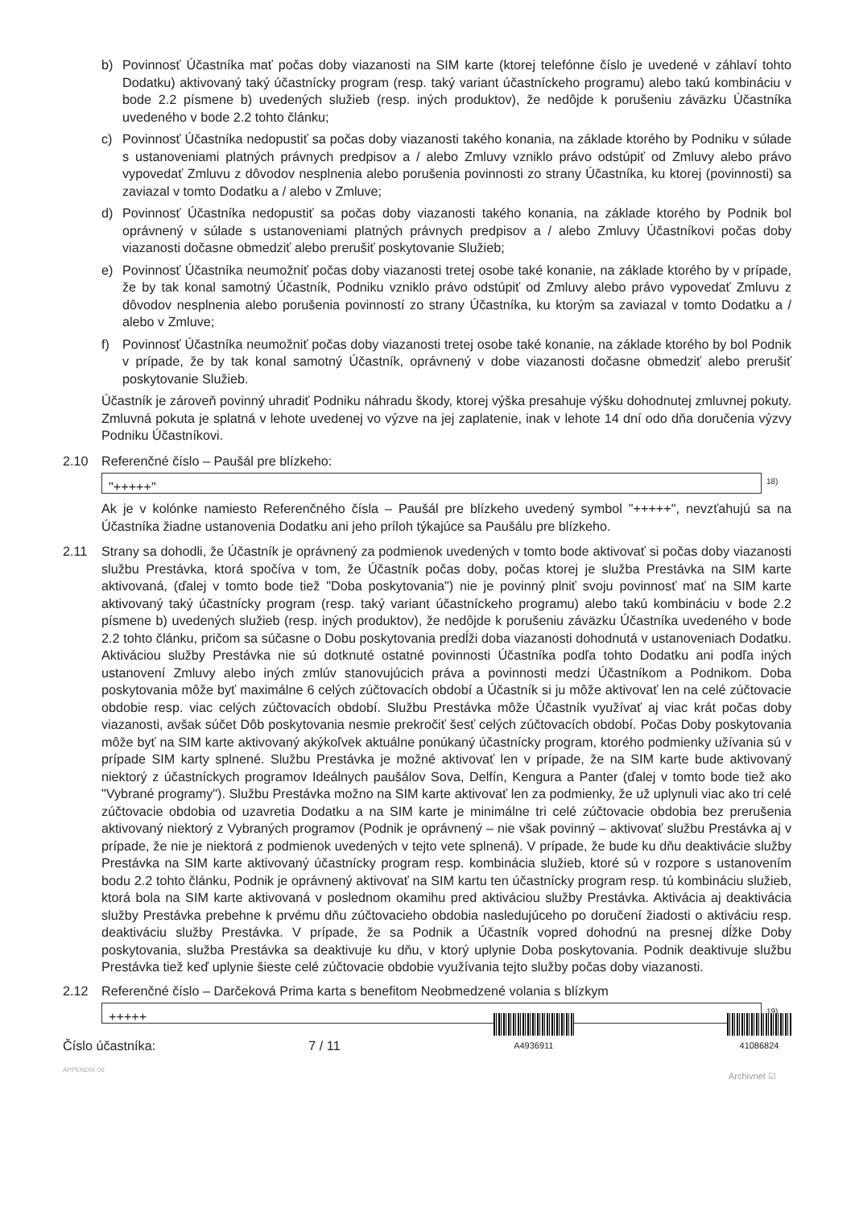b) Povinnosť Účastníka mať počas doby viazanosti na SIM karte (ktorej telefónne číslo je uvedené v záhlaví tohto Dodatku) aktivovaný taký účastnícky program (resp. taký variant účastníckeho programu) alebo takú kombináciu v bode 2.2 písmene b) uvedených služieb (resp. iných produktov), že nedôjde k porušeniu záväzku Účastníka uvedeného v bode 2.2 tohto článku;
c) Povinnosť Účastníka nedopustiť sa počas doby viazanosti takého konania, na základe ktorého by Podniku v súlade s ustanoveniami platných právnych predpisov a / alebo Zmluvy vzniklo právo odstúpiť od Zmluvy alebo právo vypovedať Zmluvu z dôvodov nesplnenia alebo porušenia povinnosti zo strany Účastníka, ku ktorej (povinnosti) sa zaviazal v tomto Dodatku a / alebo v Zmluve;
d) Povinnosť Účastníka nedopustiť sa počas doby viazanosti takého konania, na základe ktorého by Podnik bol oprávnený v súlade s ustanoveniami platných právnych predpisov a / alebo Zmluvy Účastníkovi počas doby viazanosti dočasne obmedziť alebo prerušiť poskytovanie Služieb;
e) Povinnosť Účastníka neumožniť počas doby viazanosti tretej osobe také konanie, na základe ktorého by v prípade, že by tak konal samotný Účastník, Podniku vzniklo právo odstúpiť od Zmluvy alebo právo vypovedať Zmluvu z dôvodov nesplnenia alebo porušenia povinností zo strany Účastníka, ku ktorým sa zaviazal v tomto Dodatku a / alebo v Zmluve;
f) Povinnosť Účastníka neumožniť počas doby viazanosti tretej osobe také konanie, na základe ktorého by bol Podnik v prípade, že by tak konal samotný Účastník, oprávnený v dobe viazanosti dočasne obmedziť alebo prerušiť poskytovanie Služieb.
Účastník je zároveň povinný uhradiť Podniku náhradu škody, ktorej výška presahuje výšku dohodnutej zmluvnej pokuty. Zmluvná pokuta je splatná v lehote uvedenej vo výzve na jej zaplatenie, inak v lehote 14 dní odo dňa doručenia výzvy Podniku Účastníkovi.
2.10 Referenčné číslo – Paušál pre blízkeho:
"+++++"
<sup>18)</sup>
Ak je v kolónke namiesto Referenčného čísla – Paušál pre blízkeho uvedený symbol "+++++", nevzťahujú sa na Účastníka žiadne ustanovenia Dodatku ani jeho príloh týkajúce sa Paušálu pre blízkeho.
2.11 Strany sa dohodli, že Účastník je oprávnený za podmienok uvedených v tomto bode aktivovať si počas doby viazanosti službu Prestávka, ktorá spočíva v tom, že Účastník počas doby, počas ktorej je služba Prestávka na SIM karte aktivovaná, (ďalej v tomto bode tiež "Doba poskytovania") nie je povinný plniť svoju povinnosť mať na SIM karte aktivovaný taký účastnícky program (resp. taký variant účastníckeho programu) alebo takú kombináciu v bode 2.2 písmene b) uvedených služieb (resp. iných produktov), že nedôjde k porušeniu záväzku Účastníka uvedeného v bode 2.2 tohto článku, pričom sa súčasne o Dobu poskytovania predĺži doba viazanosti dohodnutá v ustanoveniach Dodatku. Aktiváciou služby Prestávka nie sú dotknuté ostatné povinnosti Účastníka podľa tohto Dodatku ani podľa iných ustanovení Zmluvy alebo iných zmlúv stanovujúcich práva a povinnosti medzi Účastníkom a Podnikom. Doba poskytovania môže byť maximálne 6 celých zúčtovacích období a Účastník si ju môže aktivovať len na celé zúčtovacie obdobie resp. viac celých zúčtovacích období. Službu Prestávka môže Účastník využívať aj viac krát počas doby viazanosti, avšak súčet Dôb poskytovania nesmie prekročiť šesť celých zúčtovacích období. Počas Doby poskytovania môže byť na SIM karte aktivovaný akýkoľvek aktuálne ponúkaný účastnícky program, ktorého podmienky užívania sú v prípade SIM karty splnené. Službu Prestávka je možné aktivovať len v prípade, že na SIM karte bude aktivovaný niektorý z účastníckych programov Ideálnych paušálov Sova, Delfín, Kengura a Panter (ďalej v tomto bode tiež ako "Vybrané programy"). Službu Prestávka možno na SIM karte aktivovať len za podmienky, že už uplynuli viac ako tri celé zúčtovacie obdobia od uzavretia Dodatku a na SIM karte je minimálne tri celé zúčtovacie obdobia bez prerušenia aktivovaný niektorý z Vybraných programov (Podnik je oprávnený – nie však povinný – aktivovať službu Prestávka aj v prípade, že nie je niektorá z podmienok uvedených v tejto vete splnená). V prípade, že bude ku dňu deaktivácie služby Prestávka na SIM karte aktivovaný účastnícky program resp. kombinácia služieb, ktoré sú v rozpore s ustanovením bodu 2.2 tohto článku, Podnik je oprávnený aktivovať na SIM kartu ten účastnícky program resp. tú kombináciu služieb, ktorá bola na SIM karte aktivovaná v poslednom okamihu pred aktiváciou služby Prestávka. Aktivácia aj deaktivácia služby Prestávka prebehne k prvému dňu zúčtovacieho obdobia nasledujúceho po doručení žiadosti o aktiváciu resp. deaktiváciu služby Prestávka. V prípade, že sa Podnik a Účastník vopred dohodnú na presnej dĺžke Doby poskytovania, služba Prestávka sa deaktivuje ku dňu, v ktorý uplynie Doba poskytovania. Podnik deaktivuje službu Prestávka tiež keď uplynie šieste celé zúčtovacie obdobie využívania tejto služby počas doby viazanosti.
2.12 Referenčné číslo – Darčeková Prima karta s benefitom Neobmedzené volania s blízkym
+++++
<sup>19)</sup>
Číslo účastníka: 7 / 11
A4936911
41086824
APPENDIX 06
Archivnet ☑